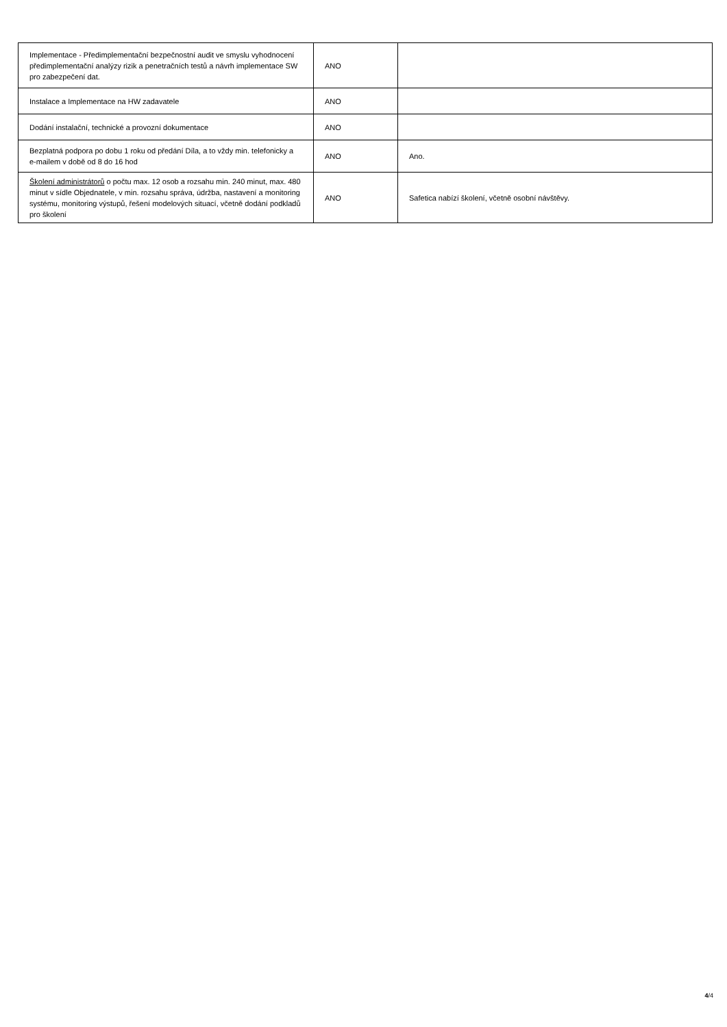| Implementace - Předimplementační bezpečnostní audit ve smyslu vyhodnocení předimplementační analýzy rizik a penetračních testů a návrh implementace SW pro zabezpečení dat. | ANO | |
| Instalace a Implementace na HW zadavatele | ANO | |
| Dodání instalační, technické a provozní dokumentace | ANO | |
| Bezplatná podpora po dobu 1 roku od předání Díla, a to vždy min. telefonicky a e-mailem v době od 8 do 16 hod | ANO | Ano. |
| Školení administrátorů o počtu max. 12 osob a rozsahu min. 240 minut, max. 480 minut v sídle Objednatele, v min. rozsahu správa, údržba, nastavení a monitoring systému, monitoring výstupů, řešení modelových situací, včetně dodání podkladů pro školení | ANO | Safetica nabízí školení, včetně osobní návštěvy. |
4/4